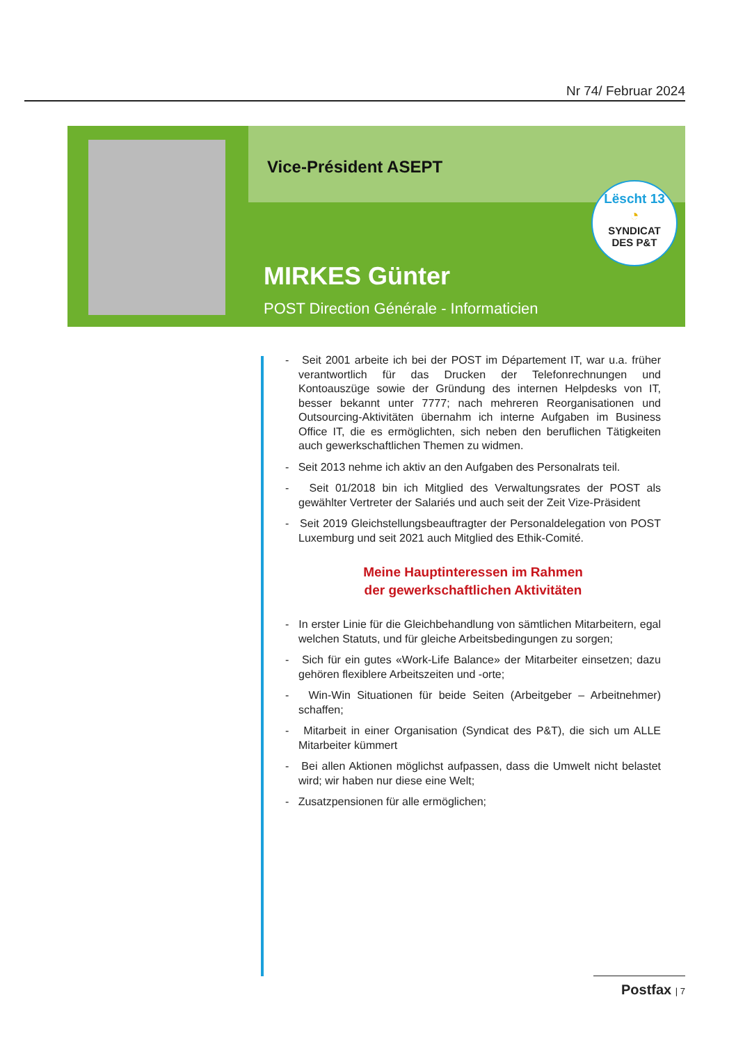Nr 74/ Februar 2024
Vice-Président ASEPT
Lëscht 13
◔
SYNDICAT
DES P&T
MIRKES Günter
POST Direction Générale - Informaticien
- Seit 2001 arbeite ich bei der POST im Département IT, war u.a. früher verantwortlich für das Drucken der Telefonrechnungen und Kontoauszüge sowie der Gründung des internen Helpdesks von IT, besser bekannt unter 7777; nach mehreren Reorganisationen und Outsourcing-Aktivitäten übernahm ich interne Aufgaben im Business Office IT, die es ermöglichten, sich neben den beruflichen Tätigkeiten auch gewerkschaftlichen Themen zu widmen.
- Seit 2013 nehme ich aktiv an den Aufgaben des Personalrats teil.
- Seit 01/2018 bin ich Mitglied des Verwaltungsrates der POST als gewählter Vertreter der Salariés und auch seit der Zeit Vize-Präsident
- Seit 2019 Gleichstellungsbeauftragter der Personaldelegation von POST Luxemburg und seit 2021 auch Mitglied des Ethik-Comité.
Meine Hauptinteressen im Rahmen
der gewerkschaftlichen Aktivitäten
- In erster Linie für die Gleichbehandlung von sämtlichen Mitarbeitern, egal welchen Statuts, und für gleiche Arbeitsbedingungen zu sorgen;
- Sich für ein gutes «Work-Life Balance» der Mitarbeiter einsetzen; dazu gehören flexiblere Arbeitszeiten und -orte;
- Win-Win Situationen für beide Seiten (Arbeitgeber – Arbeitnehmer) schaffen;
- Mitarbeit in einer Organisation (Syndicat des P&T), die sich um ALLE Mitarbeiter kümmert
- Bei allen Aktionen möglichst aufpassen, dass die Umwelt nicht belastet wird; wir haben nur diese eine Welt;
- Zusatzpensionen für alle ermöglichen;
Postfax | 7